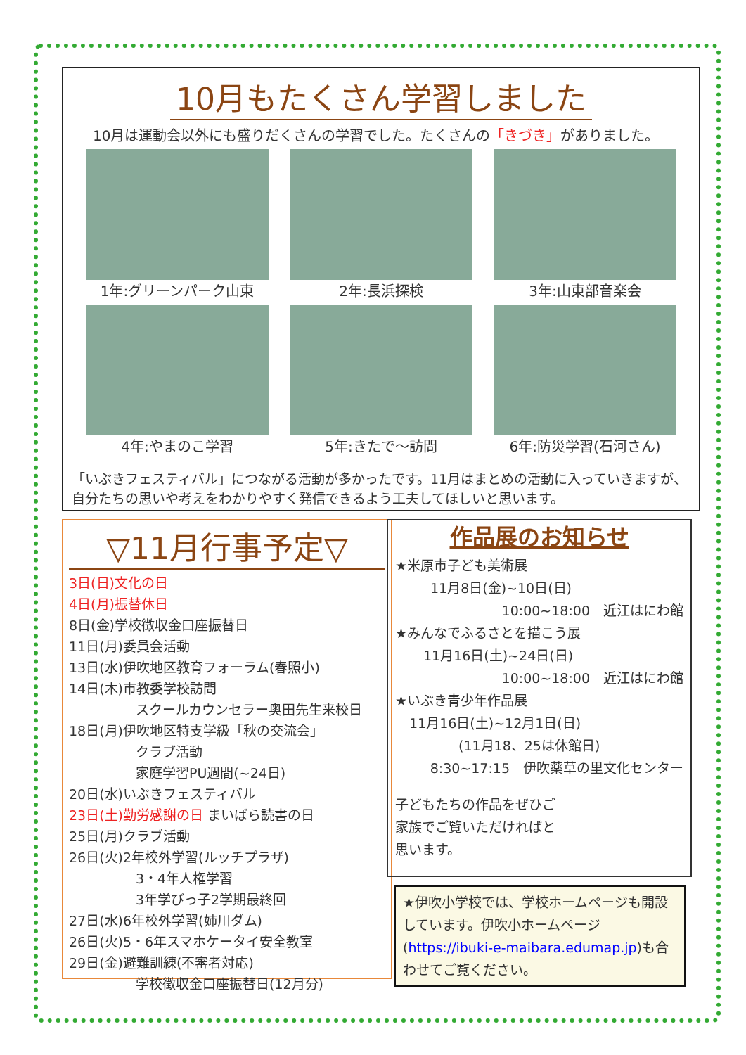10月もたくさん学習しました
10月は運動会以外にも盛りだくさんの学習でした。たくさんの「きづき」がありました。
1年:グリーンパーク山東
2年:長浜探検
3年:山東部音楽会
4年:やまのこ学習
5年:きたで～訪問
6年:防災学習(石河さん)
「いぶきフェスティバル」につながる活動が多かったです。11月はまとめの活動に入っていきますが、自分たちの思いや考えをわかりやすく発信できるよう工夫してほしいと思います。
▽11月行事予定▽
3日(日)文化の日
4日(月)振替休日
8日(金)学校徴収金口座振替日
11日(月)委員会活動
13日(水)伊吹地区教育フォーラム(春照小)
14日(木)市教委学校訪問
　　　　　スクールカウンセラー奥田先生来校日
18日(月)伊吹地区特支学級「秋の交流会」
　　　　　クラブ活動
　　　　　家庭学習PU週間(~24日)
20日(水)いぶきフェスティバル
23日(土)勤労感謝の日 まいばら読書の日
25日(月)クラブ活動
26日(火)2年校外学習(ルッチプラザ)
　　　　　3・4年人権学習
　　　　　3年学びっ子2学期最終回
27日(水)6年校外学習(姉川ダム)
26日(火)5・6年スマホケータイ安全教室
29日(金)避難訓練(不審者対応)
　　　　　学校徴収金口座振替日(12月分)
作品展のお知らせ
★米原市子ども美術展
11月8日(金)~10日(日)
10:00~18:00　近江はにわ館
★みんなでふるさとを描こう展
11月16日(土)~24日(日)
10:00~18:00　近江はにわ館
★いぶき青少年作品展
11月16日(土)~12月1日(日)
(11月18、25は休館日)
8:30~17:15　伊吹薬草の里文化センター
子どもたちの作品をぜひご家族でご覧いただければと思います。
★伊吹小学校では、学校ホームページも開設しています。伊吹小ホームページ(https://ibuki-e-maibara.edumap.jp)も合わせてご覧ください。